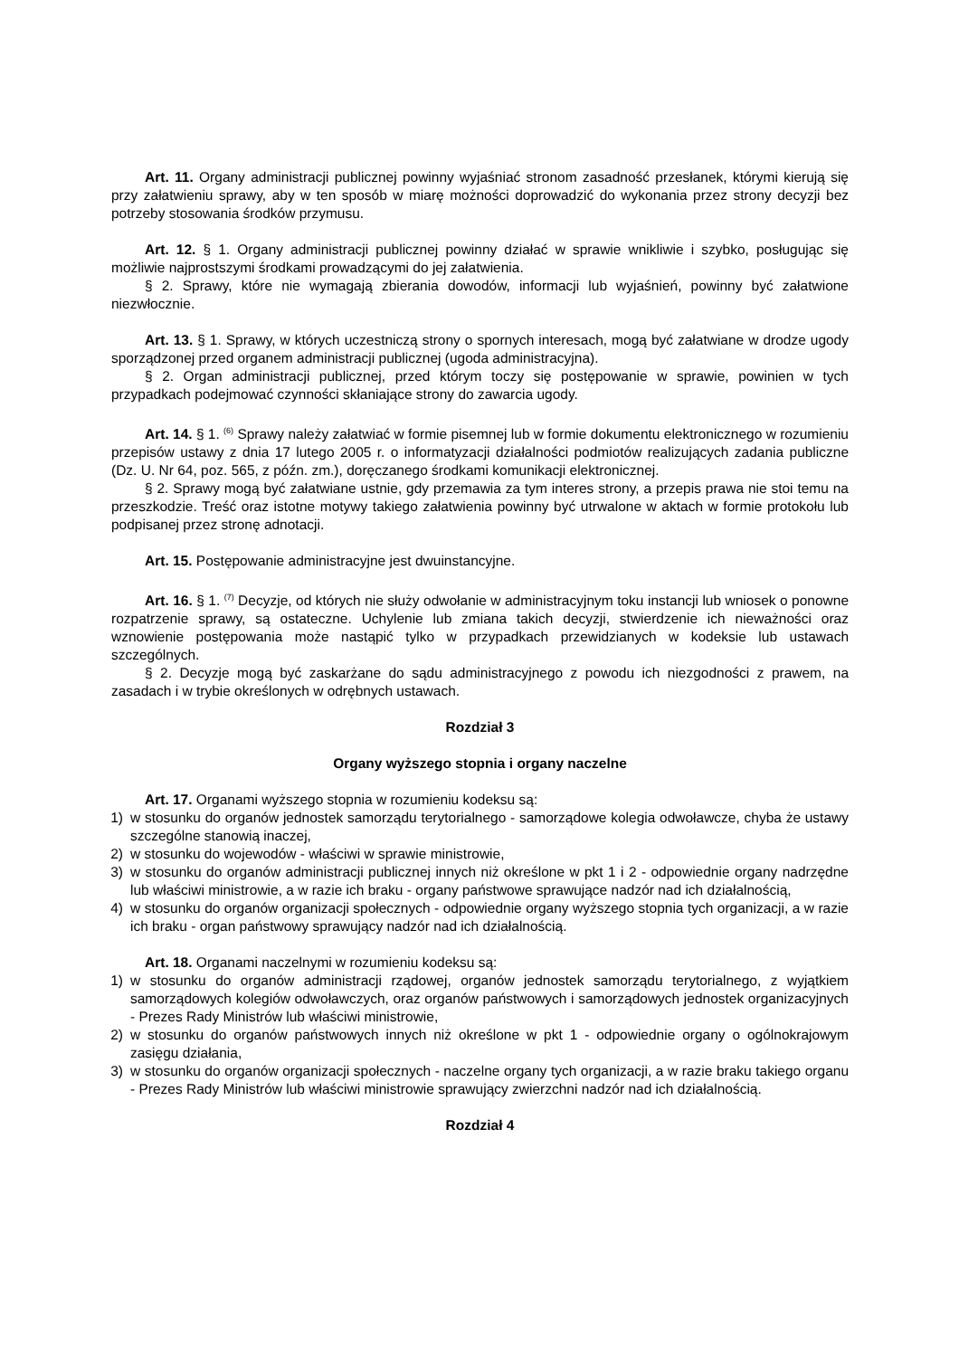Art. 11. Organy administracji publicznej powinny wyjaśniać stronom zasadność przesłanek, którymi kierują się przy załatwieniu sprawy, aby w ten sposób w miarę możności doprowadzić do wykonania przez strony decyzji bez potrzeby stosowania środków przymusu.
Art. 12. § 1. Organy administracji publicznej powinny działać w sprawie wnikliwie i szybko, posługując się możliwie najprostszymi środkami prowadzącymi do jej załatwienia.
§ 2. Sprawy, które nie wymagają zbierania dowodów, informacji lub wyjaśnień, powinny być załatwione niezwłocznie.
Art. 13. § 1. Sprawy, w których uczestniczą strony o spornych interesach, mogą być załatwiane w drodze ugody sporządzonej przed organem administracji publicznej (ugoda administracyjna).
§ 2. Organ administracji publicznej, przed którym toczy się postępowanie w sprawie, powinien w tych przypadkach podejmować czynności skłaniające strony do zawarcia ugody.
Art. 14. § 1. <sup>(6)</sup> Sprawy należy załatwiać w formie pisemnej lub w formie dokumentu elektronicznego w rozumieniu przepisów ustawy z dnia 17 lutego 2005 r. o informatyzacji działalności podmiotów realizujących zadania publiczne (Dz. U. Nr 64, poz. 565, z późn. zm.), doręczanego środkami komunikacji elektronicznej.
§ 2. Sprawy mogą być załatwiane ustnie, gdy przemawia za tym interes strony, a przepis prawa nie stoi temu na przeszkodzie. Treść oraz istotne motywy takiego załatwienia powinny być utrwalone w aktach w formie protokołu lub podpisanej przez stronę adnotacji.
Art. 15. Postępowanie administracyjne jest dwuinstancyjne.
Art. 16. § 1. <sup>(7)</sup> Decyzje, od których nie służy odwołanie w administracyjnym toku instancji lub wniosek o ponowne rozpatrzenie sprawy, są ostateczne. Uchylenie lub zmiana takich decyzji, stwierdzenie ich nieważności oraz wznowienie postępowania może nastąpić tylko w przypadkach przewidzianych w kodeksie lub ustawach szczególnych.
§ 2. Decyzje mogą być zaskarżane do sądu administracyjnego z powodu ich niezgodności z prawem, na zasadach i w trybie określonych w odrębnych ustawach.
Rozdział 3
Organy wyższego stopnia i organy naczelne
Art. 17. Organami wyższego stopnia w rozumieniu kodeksu są:
1) w stosunku do organów jednostek samorządu terytorialnego - samorządowe kolegia odwoławcze, chyba że ustawy szczególne stanowią inaczej,
2) w stosunku do wojewodów - właściwi w sprawie ministrowie,
3) w stosunku do organów administracji publicznej innych niż określone w pkt 1 i 2 - odpowiednie organy nadrzędne lub właściwi ministrowie, a w razie ich braku - organy państwowe sprawujące nadzór nad ich działalnością,
4) w stosunku do organów organizacji społecznych - odpowiednie organy wyższego stopnia tych organizacji, a w razie ich braku - organ państwowy sprawujący nadzór nad ich działalnością.
Art. 18. Organami naczelnymi w rozumieniu kodeksu są:
1) w stosunku do organów administracji rządowej, organów jednostek samorządu terytorialnego, z wyjątkiem samorządowych kolegiów odwoławczych, oraz organów państwowych i samorządowych jednostek organizacyjnych - Prezes Rady Ministrów lub właściwi ministrowie,
2) w stosunku do organów państwowych innych niż określone w pkt 1 - odpowiednie organy o ogólnokrajowym zasięgu działania,
3) w stosunku do organów organizacji społecznych - naczelne organy tych organizacji, a w razie braku takiego organu - Prezes Rady Ministrów lub właściwi ministrowie sprawujący zwierzchni nadzór nad ich działalnością.
Rozdział 4